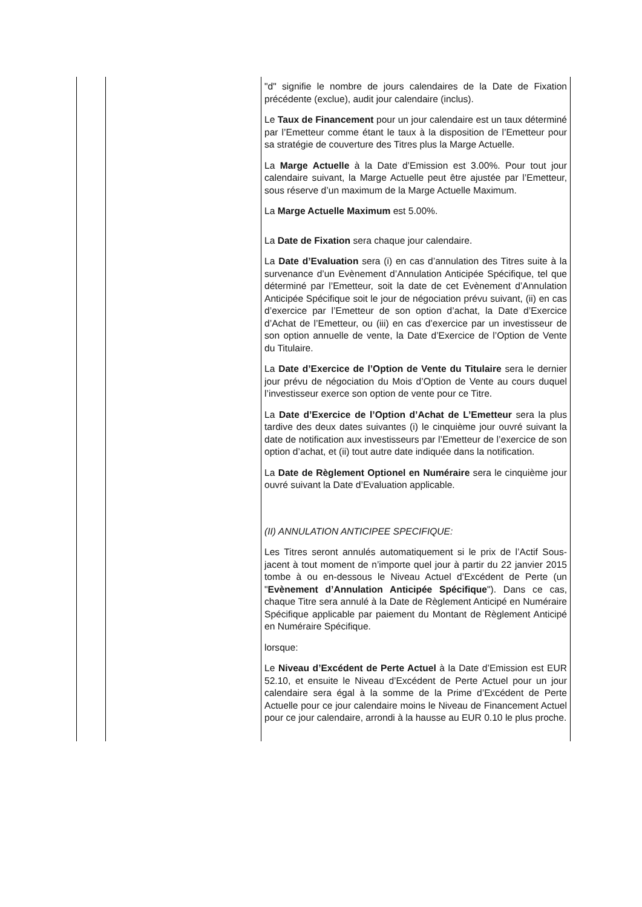| | | "d" signifie le nombre de jours calendaires de la Date de Fixation précédente (exclue), audit jour calendaire (inclus). Le Taux de Financement pour un jour calendaire est un taux déterminé par l’Emetteur comme étant le taux à la disposition de l’Emetteur pour sa stratégie de couverture des Titres plus la Marge Actuelle. La Marge Actuelle à la Date d’Emission est 3.00%. Pour tout jour calendaire suivant, la Marge Actuelle peut être ajustée par l’Emetteur, sous réserve d’un maximum de la Marge Actuelle Maximum. La Marge Actuelle Maximum est 5.00%. La Date de Fixation sera chaque jour calendaire. La Date d’Evaluation sera (i) en cas d’annulation des Titres suite à la survenance d’un Evènement d’Annulation Anticipée Spécifique, tel que déterminé par l’Emetteur, soit la date de cet Evènement d’Annulation Anticipée Spécifique soit le jour de négociation prévu suivant, (ii) en cas d’exercice par l’Emetteur de son option d’achat, la Date d’Exercice d’Achat de l’Emetteur, ou (iii) en cas d’exercice par un investisseur de son option annuelle de vente, la Date d’Exercice de l’Option de Vente du Titulaire. La Date d’Exercice de l’Option de Vente du Titulaire sera le dernier jour prévu de négociation du Mois d’Option de Vente au cours duquel l’investisseur exerce son option de vente pour ce Titre. La Date d’Exercice de l’Option d’Achat de L’Emetteur sera la plus tardive des deux dates suivantes (i) le cinquième jour ouvré suivant la date de notification aux investisseurs par l’Emetteur de l’exercice de son option d’achat, et (ii) tout autre date indiquée dans la notification. La Date de Règlement Optionel en Numéraire sera le cinquième jour ouvré suivant la Date d’Evaluation applicable. (II) ANNULATION ANTICIPEE SPECIFIQUE: Les Titres seront annulés automatiquement si le prix de l’Actif Sous-jacent à tout moment de n’importe quel jour à partir du 22 janvier 2015 tombe à ou en-dessous le Niveau Actuel d’Excédent de Perte (un " Evènement d’Annulation Anticipée Spécifique "). Dans ce cas, chaque Titre sera annulé à la Date de Règlement Anticipé en Numéraire Spécifique applicable par paiement du Montant de Règlement Anticipé en Numéraire Spécifique. lorsque: Le Niveau d’Excédent de Perte Actuel à la Date d’Emission est EUR 52.10, et ensuite le Niveau d’Excédent de Perte Actuel pour un jour calendaire sera égal à la somme de la Prime d’Excédent de Perte Actuelle pour ce jour calendaire moins le Niveau de Financement Actuel pour ce jour calendaire, arrondi à la hausse au EUR 0.10 le plus proche. |